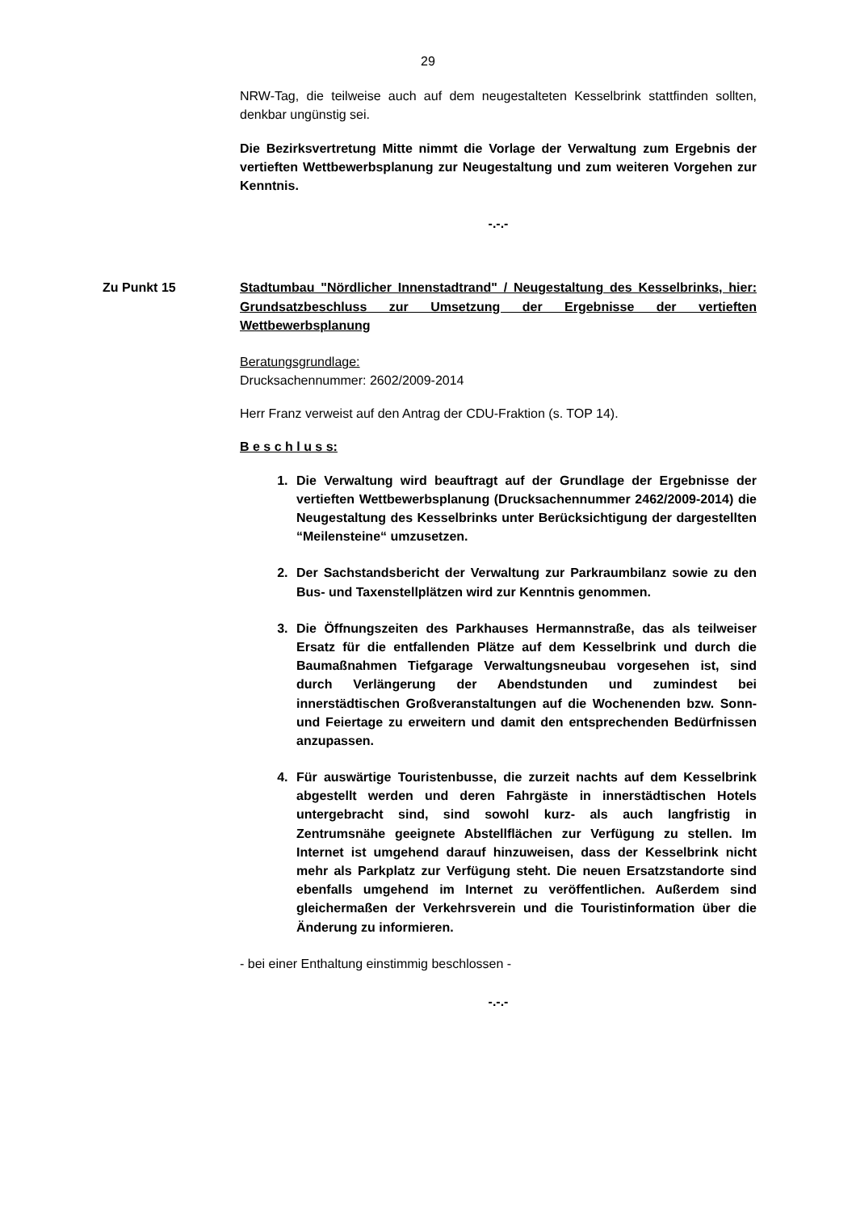29
NRW-Tag, die teilweise auch auf dem neugestalteten Kesselbrink stattfinden sollten, denkbar ungünstig sei.
Die Bezirksvertretung Mitte nimmt die Vorlage der Verwaltung zum Ergebnis der vertieften Wettbewerbsplanung zur Neugestaltung und zum weiteren Vorgehen zur Kenntnis.
-.-.-
Zu Punkt 15 Stadtumbau "Nördlicher Innenstadtrand" / Neugestaltung des Kesselbrinks, hier: Grundsatzbeschluss zur Umsetzung der Ergebnisse der vertieften Wettbewerbsplanung
Beratungsgrundlage:
Drucksachennummer: 2602/2009-2014
Herr Franz verweist auf den Antrag der CDU-Fraktion (s. TOP 14).
B e s c h l u s s:
1. Die Verwaltung wird beauftragt auf der Grundlage der Ergebnisse der vertieften Wettbewerbsplanung (Drucksachennummer 2462/2009-2014) die Neugestaltung des Kesselbrinks unter Berücksichtigung der dargestellten “Meilensteine“ umzusetzen.
2. Der Sachstandsbericht der Verwaltung zur Parkraumbilanz sowie zu den Bus- und Taxenstellplätzen wird zur Kenntnis genommen.
3. Die Öffnungszeiten des Parkhauses Hermannstraße, das als teilweiser Ersatz für die entfallenden Plätze auf dem Kesselbrink und durch die Baumaßnahmen Tiefgarage Verwaltungsneubau vorgesehen ist, sind durch Verlängerung der Abendstunden und zumindest bei innerstädtischen Großveranstaltungen auf die Wochenenden bzw. Sonn- und Feiertage zu erweitern und damit den entsprechenden Bedürfnissen anzupassen.
4. Für auswärtige Touristenbusse, die zurzeit nachts auf dem Kesselbrink abgestellt werden und deren Fahrgäste in innerstädtischen Hotels untergebracht sind, sind sowohl kurz- als auch langfristig in Zentrumsnähe geeignete Abstellflächen zur Verfügung zu stellen. Im Internet ist umgehend darauf hinzuweisen, dass der Kesselbrink nicht mehr als Parkplatz zur Verfügung steht. Die neuen Ersatzstandorte sind ebenfalls umgehend im Internet zu veröffentlichen. Außerdem sind gleichermaßen der Verkehrsverein und die Touristinformation über die Änderung zu informieren.
- bei einer Enthaltung einstimmig beschlossen -
-.-.-